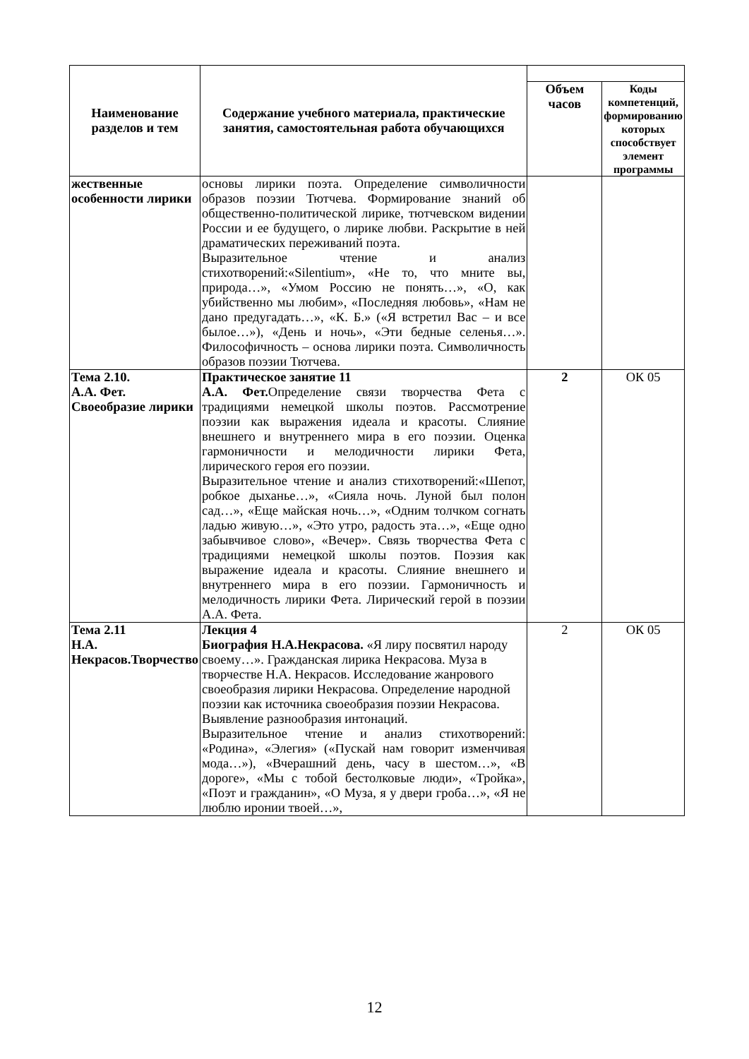| Наименование разделов и тем | Содержание учебного материала, практические занятия, самостоятельная работа обучающихся | | |
| --- | --- | --- | --- |
| | | Объем часов | Коды компетенций, формированию которых способствует элемент программы |
| жественные особенности лирики | основы лирики поэта. Определение символичности образов поэзии Тютчева. Формирование знаний об общественно-политической лирике, тютчевском видении России и ее будущего, о лирике любви. Раскрытие в ней драматических переживаний поэта. Выразительное чтение и анализ стихотворений:«Silentium», «Не то, что мните вы, природа…», «Умом Россию не понять…», «О, как убийственно мы любим», «Последняя любовь», «Нам не дано предугадать…», «К. Б.» («Я встретил Вас – и все былое…»), «День и ночь», «Эти бедные селенья…». Философичность – основа лирики поэта. Символичность образов поэзии Тютчева. | | |
| Тема 2.10. А.А. Фет. Своеобразие лирики | Практическое занятие 11 А.А. Фет. Определение связи творчества Фета с традициями немецкой школы поэтов. Рассмотрение поэзии как выражения идеала и красоты. Слияние внешнего и внутреннего мира в его поэзии. Оценка гармоничности и мелодичности лирики Фета, лирического героя его поэзии. Выразительное чтение и анализ стихотворений:«Шепот, робкое дыханье…», «Сияла ночь. Луной был полон сад…», «Еще майская ночь…», «Одним толчком согнать ладью живую…», «Это утро, радость эта…», «Еще одно забывчивое слово», «Вечер». Связь творчества Фета с традициями немецкой школы поэтов. Поэзия как выражение идеала и красоты. Слияние внешнего и внутреннего мира в его поэзии. Гармоничность и мелодичность лирики Фета. Лирический герой в поэзии А.А. Фета. | 2 | ОК 05 |
| Тема 2.11 Н.А. Некрасов.Творчество | Лекция 4 Биография Н.А.Некрасова. «Я лиру посвятил народу своему…». Гражданская лирика Некрасова. Муза в творчестве Н.А. Некрасов. Исследование жанрового своеобразия лирики Некрасова. Определение народной поэзии как источника своеобразия поэзии Некрасова. Выявление разнообразия интонаций. Выразительное чтение и анализ стихотворений: «Родина», «Элегия» («Пускай нам говорит изменчивая мода…»), «Вчерашний день, часу в шестом…», «В дороге», «Мы с тобой бестолковые люди», «Тройка», «Поэт и гражданин», «О Муза, я у двери гроба…», «Я не люблю иронии твоей…», | 2 | ОК 05 |
12